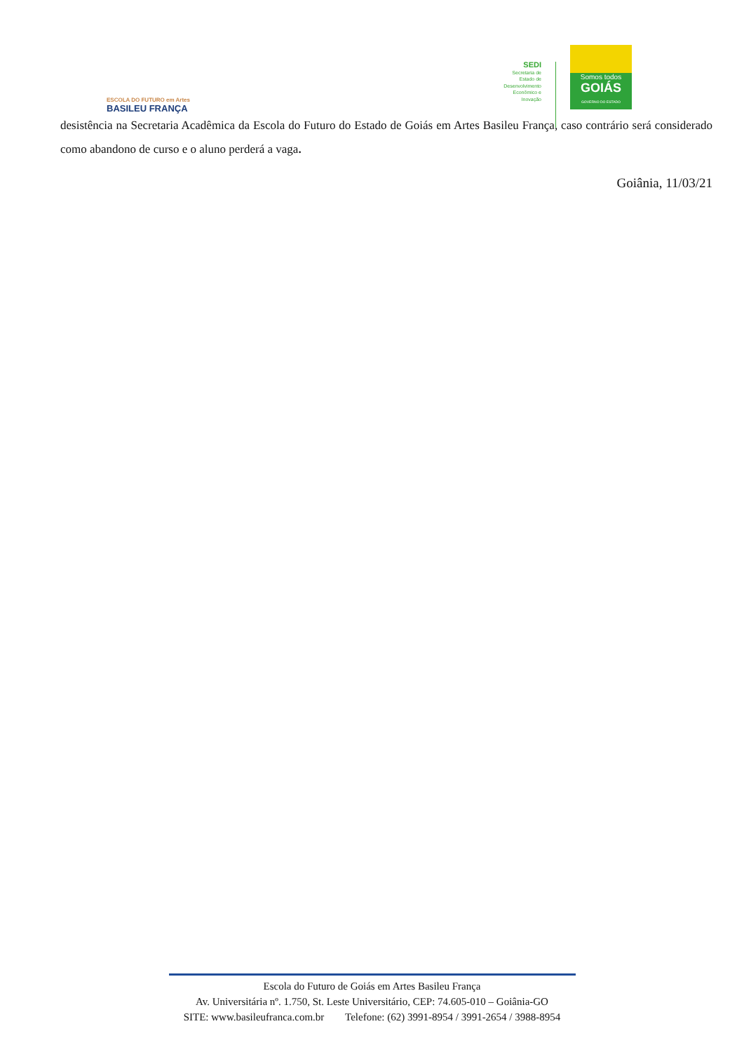ESCOLA DO FUTURO em Artes
BASILEU FRANÇA
SEDI
Secretaria de
Estado de
Desenvolvimento
Econômico e
Inovação
Somos todos
GOIÁS
GOVERNO DO ESTADO
desistência na Secretaria Acadêmica da Escola do Futuro do Estado de Goiás em Artes Basileu França, caso contrário será considerado como abandono de curso e o aluno perderá a vaga.
Goiânia, 11/03/21
Escola do Futuro de Goiás em Artes Basileu França
Av. Universitária nº. 1.750, St. Leste Universitário, CEP: 74.605-010 – Goiânia-GO
SITE: www.basileufranca.com.br Telefone: (62) 3991-8954 / 3991-2654 / 3988-8954